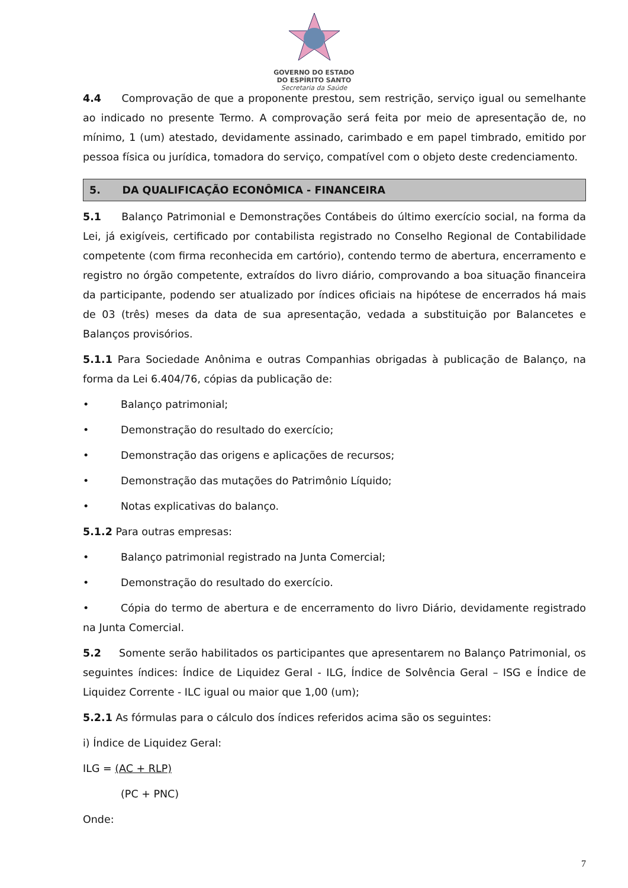GOVERNO DO ESTADO
DO ESPÍRITO SANTO
Secretaria da Saúde
4.4 Comprovação de que a proponente prestou, sem restrição, serviço igual ou semelhante ao indicado no presente Termo. A comprovação será feita por meio de apresentação de, no mínimo, 1 (um) atestado, devidamente assinado, carimbado e em papel timbrado, emitido por pessoa física ou jurídica, tomadora do serviço, compatível com o objeto deste credenciamento.
5. DA QUALIFICAÇÃO ECONÔMICA - FINANCEIRA
5.1 Balanço Patrimonial e Demonstrações Contábeis do último exercício social, na forma da Lei, já exigíveis, certificado por contabilista registrado no Conselho Regional de Contabilidade competente (com firma reconhecida em cartório), contendo termo de abertura, encerramento e registro no órgão competente, extraídos do livro diário, comprovando a boa situação financeira da participante, podendo ser atualizado por índices oficiais na hipótese de encerrados há mais de 03 (três) meses da data de sua apresentação, vedada a substituição por Balancetes e Balanços provisórios.
5.1.1 Para Sociedade Anônima e outras Companhias obrigadas à publicação de Balanço, na forma da Lei 6.404/76, cópias da publicação de:
• Balanço patrimonial;
• Demonstração do resultado do exercício;
• Demonstração das origens e aplicações de recursos;
• Demonstração das mutações do Patrimônio Líquido;
• Notas explicativas do balanço.
5.1.2 Para outras empresas:
• Balanço patrimonial registrado na Junta Comercial;
• Demonstração do resultado do exercício.
• Cópia do termo de abertura e de encerramento do livro Diário, devidamente registrado na Junta Comercial.
5.2 Somente serão habilitados os participantes que apresentarem no Balanço Patrimonial, os seguintes índices: Índice de Liquidez Geral - ILG, Índice de Solvência Geral – ISG e Índice de Liquidez Corrente - ILC igual ou maior que 1,00 (um);
5.2.1 As fórmulas para o cálculo dos índices referidos acima são os seguintes:
i) Índice de Liquidez Geral:
ILG = (AC + RLP)
(PC + PNC)
Onde:
7